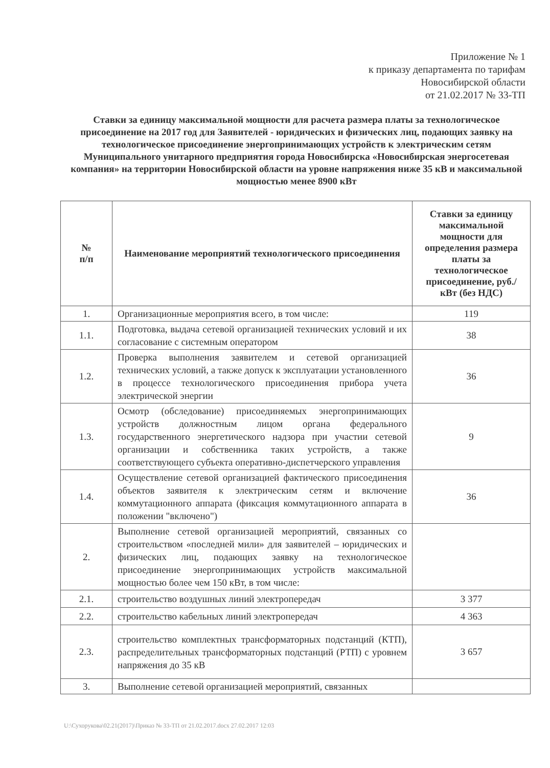Приложение № 1
к приказу департамента по тарифам
Новосибирской области
от 21.02.2017 № 33-ТП
Ставки за единицу максимальной мощности для расчета размера платы за технологическое присоединение на 2017 год для Заявителей - юридических и физических лиц, подающих заявку на технологическое присоединение энергопринимающих устройств к электрическим сетям Муниципального унитарного предприятия города Новосибирска «Новосибирская энергосетевая компания» на территории Новосибирской области на уровне напряжения ниже 35 кВ и максимальной мощностью менее 8900 кВт
| № п/п | Наименование мероприятий технологического присоединения | Ставки за единицу максимальной мощности для определения размера платы за технологическое присоединение, руб./кВт (без НДС) |
| --- | --- | --- |
| 1. | Организационные мероприятия всего, в том числе: | 119 |
| 1.1. | Подготовка, выдача сетевой организацией технических условий и их согласование с системным оператором | 38 |
| 1.2. | Проверка выполнения заявителем и сетевой организацией технических условий, а также допуск к эксплуатации установленного в процессе технологического присоединения прибора учета электрической энергии | 36 |
| 1.3. | Осмотр (обследование) присоединяемых энергопринимающих устройств должностным лицом органа федерального государственного энергетического надзора при участии сетевой организации и собственника таких устройств, а также соответствующего субъекта оперативно-диспетчерского управления | 9 |
| 1.4. | Осуществление сетевой организацией фактического присоединения объектов заявителя к электрическим сетям и включение коммутационного аппарата (фиксация коммутационного аппарата в положении "включено") | 36 |
| 2. | Выполнение сетевой организацией мероприятий, связанных со строительством «последней мили» для заявителей – юридических и физических лиц, подающих заявку на технологическое присоединение энергопринимающих устройств максимальной мощностью более чем 150 кВт, в том числе: | |
| 2.1. | строительство воздушных линий электропередач | 3 377 |
| 2.2. | строительство кабельных линий электропередач | 4 363 |
| 2.3. | строительство комплектных трансформаторных подстанций (КТП), распределительных трансформаторных подстанций (РТП) с уровнем напряжения до 35 кВ | 3 657 |
| 3. | Выполнение сетевой организацией мероприятий, связанных | |
U:\Сухорукова\02.21(2017)\Приказ № 33-ТП от 21.02.2017.docx 27.02.2017 12:03